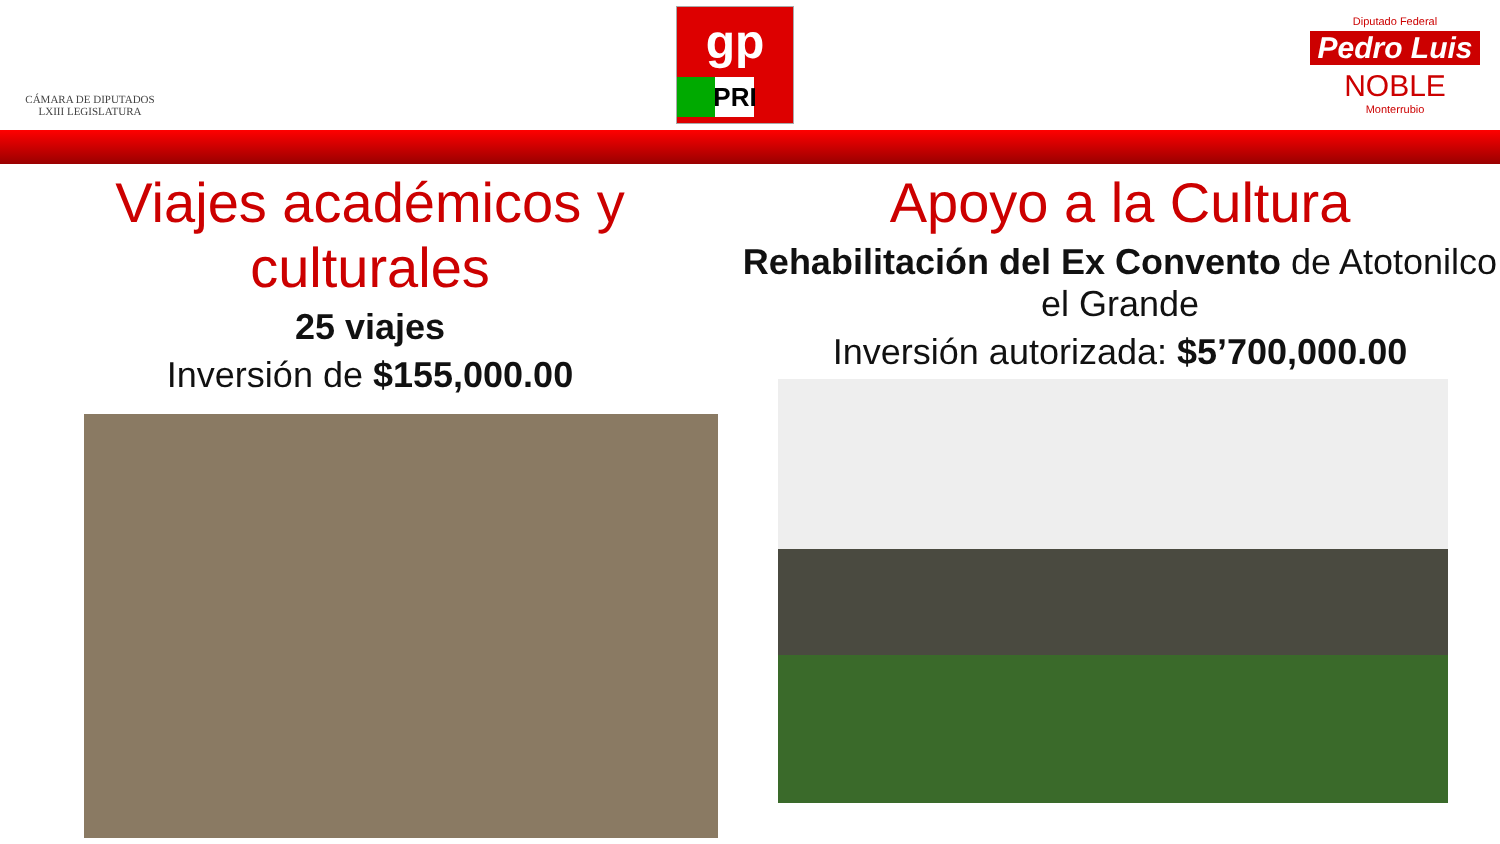CÁMARA DE DIPUTADOS
LXIII LEGISLATURA
gp
PRI
Diputado Federal
Pedro Luis
NOBLE
Monterrubio
Viajes académicos y culturales
25 viajes
Inversión de $155,000.00
Apoyo a la Cultura
Rehabilitación del Ex Convento de Atotonilco el Grande
Inversión autorizada: $5’700,000.00